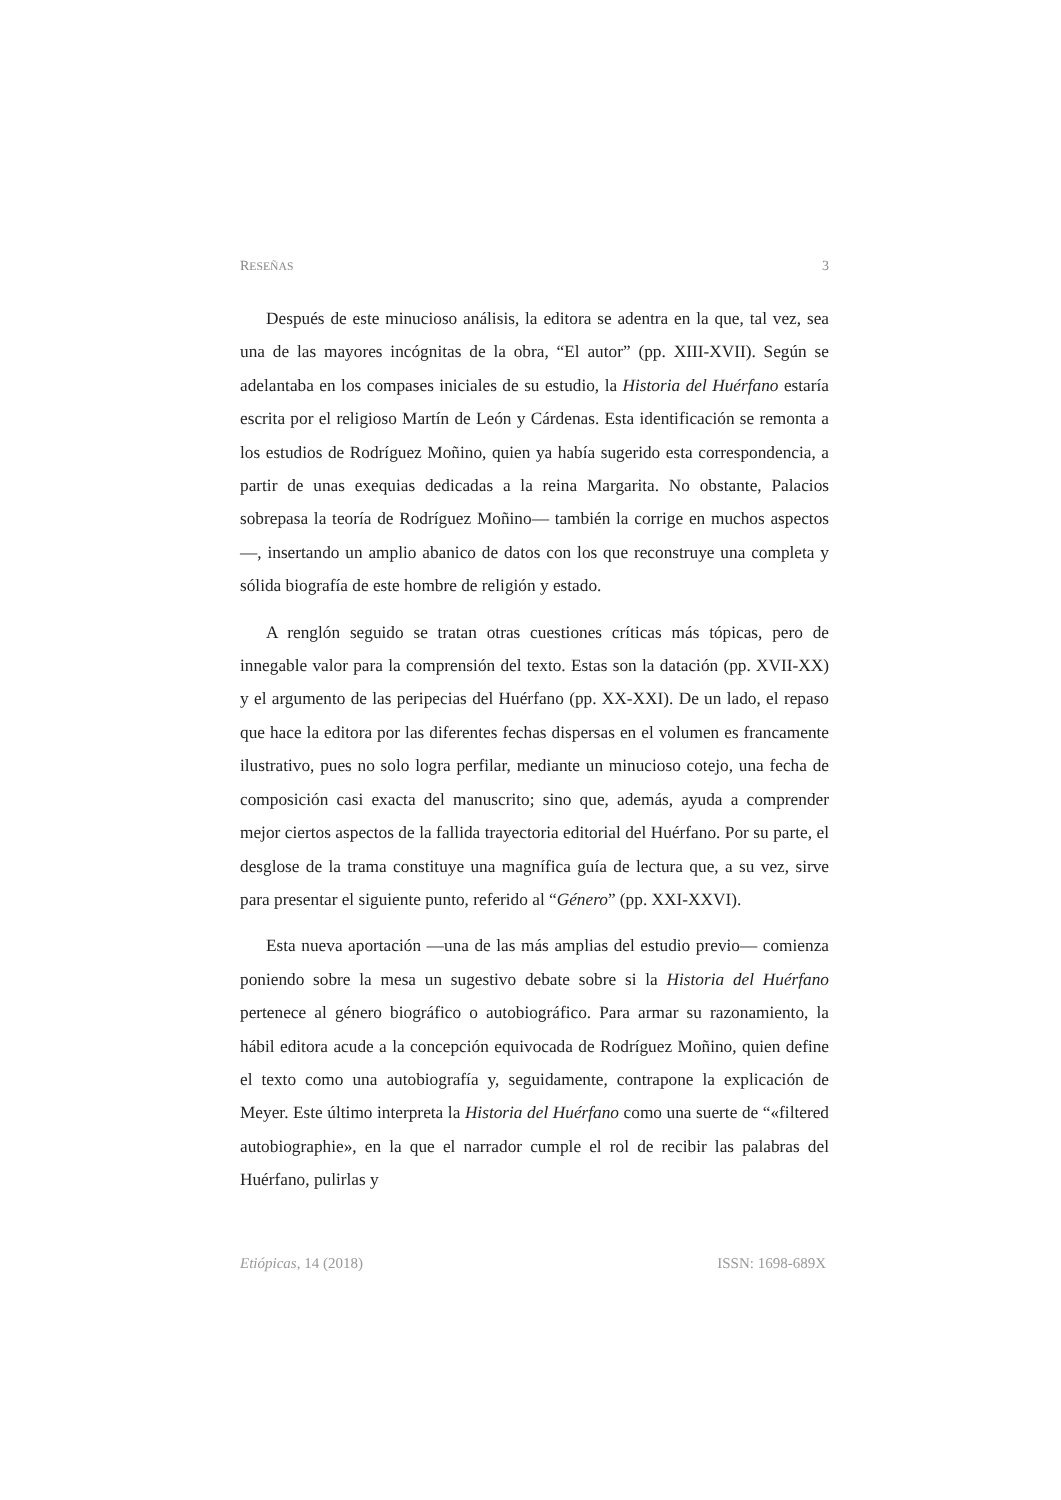RESEÑAS 3
Después de este minucioso análisis, la editora se adentra en la que, tal vez, sea una de las mayores incógnitas de la obra, “El autor” (pp. XIII-XVII). Según se adelantaba en los compases iniciales de su estudio, la Historia del Huérfano estaría escrita por el religioso Martín de León y Cárdenas. Esta identificación se remonta a los estudios de Rodríguez Moñino, quien ya había sugerido esta correspondencia, a partir de unas exequias dedicadas a la reina Margarita. No obstante, Palacios sobrepasa la teoría de Rodríguez Moñino— también la corrige en muchos aspectos—, insertando un amplio abanico de datos con los que reconstruye una completa y sólida biografía de este hombre de religión y estado.
A renglón seguido se tratan otras cuestiones críticas más tópicas, pero de innegable valor para la comprensión del texto. Estas son la datación (pp. XVII-XX) y el argumento de las peripecias del Huérfano (pp. XX-XXI). De un lado, el repaso que hace la editora por las diferentes fechas dispersas en el volumen es francamente ilustrativo, pues no solo logra perfilar, mediante un minucioso cotejo, una fecha de composición casi exacta del manuscrito; sino que, además, ayuda a comprender mejor ciertos aspectos de la fallida trayectoria editorial del Huérfano. Por su parte, el desglose de la trama constituye una magnífica guía de lectura que, a su vez, sirve para presentar el siguiente punto, referido al “Género” (pp. XXI-XXVI).
Esta nueva aportación —una de las más amplias del estudio previo— comienza poniendo sobre la mesa un sugestivo debate sobre si la Historia del Huérfano pertenece al género biográfico o autobiográfico. Para armar su razonamiento, la hábil editora acude a la concepción equivocada de Rodríguez Moñino, quien define el texto como una autobiografía y, seguidamente, contrapone la explicación de Meyer. Este último interpreta la Historia del Huérfano como una suerte de “«filtered autobiographie», en la que el narrador cumple el rol de recibir las palabras del Huérfano, pulirlas y
Etiópicas, 14 (2018) ISSN: 1698-689X